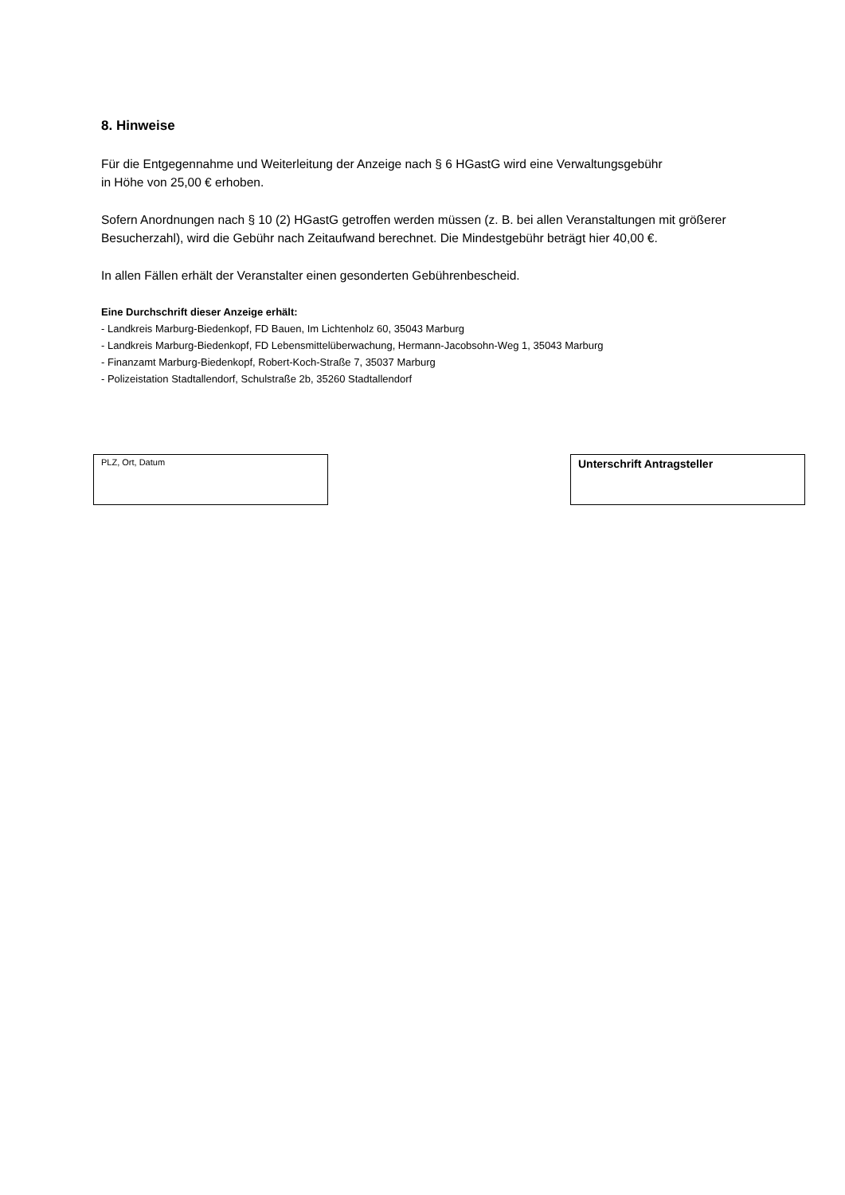8. Hinweise
Für die Entgegennahme und Weiterleitung der Anzeige nach § 6 HGastG wird eine Verwaltungsgebühr
in Höhe von 25,00 € erhoben.
Sofern Anordnungen nach § 10 (2) HGastG getroffen werden müssen (z. B. bei allen Veranstaltungen mit größerer Besucherzahl), wird die Gebühr nach Zeitaufwand berechnet. Die Mindestgebühr beträgt hier 40,00 €.
In allen Fällen erhält der Veranstalter einen gesonderten Gebührenbescheid.
Eine Durchschrift dieser Anzeige erhält:
- Landkreis Marburg-Biedenkopf, FD Bauen, Im Lichtenholz 60, 35043 Marburg
- Landkreis Marburg-Biedenkopf, FD Lebensmittelüberwachung, Hermann-Jacobsohn-Weg 1, 35043 Marburg
- Finanzamt Marburg-Biedenkopf, Robert-Koch-Straße 7, 35037 Marburg
- Polizeistation Stadtallendorf, Schulstraße 2b, 35260 Stadtallendorf
PLZ, Ort, Datum
Unterschrift Antragsteller